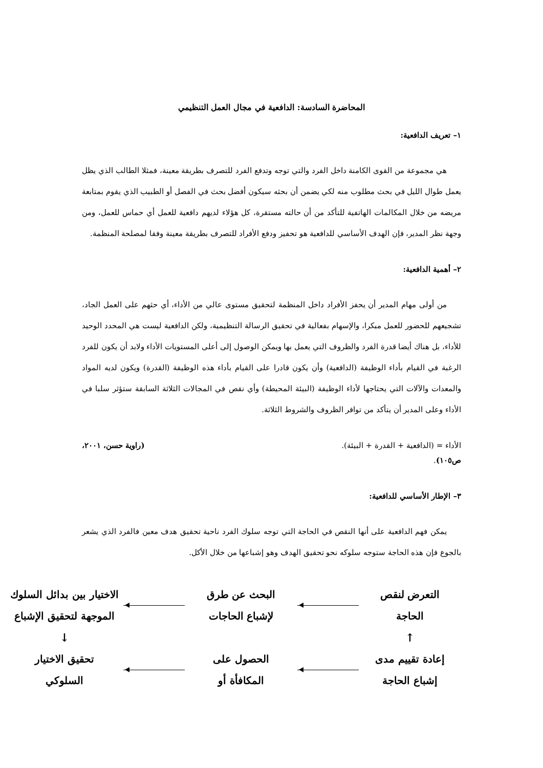المحاضرة السادسة: الدافعية في مجال العمل التنظيمي
١– تعريف الدافعية:
هي مجموعة من القوى الكامنة داخل الفرد والتي توجه وتدفع الفرد للتصرف بطريقة معينة، فمثلا الطالب الذي يظل يعمل طوال الليل في بحث مطلوب منه لكي يضمن أن بحثه سيكون أفضل بحث في الفصل أو الطبيب الذي يقوم بمتابعة مريضه من خلال المكالمات الهاتفية للتأكد من أن حالته مستقرة، كل هؤلاء لديهم دافعية للعمل أي حماس للعمل، ومن وجهة نظر المدير، فإن الهدف الأساسي للدافعية هو تحفيز ودفع الأفراد للتصرف بطريقة معينة وفقا لمصلحة المنظمة.
٢– أهمية الدافعية:
من أولى مهام المدير أن يحفز الأفراد داخل المنظمة لتحقيق مستوى عالي من الأداء، أي حثهم على العمل الجاد، تشجيعهم للحضور للعمل مبكرا، والإسهام بفعالية في تحقيق الرسالة التنظيمية، ولكن الدافعية ليست هي المحدد الوحيد للأداء، بل هناك أيضا قدرة الفرد والظروف التي يعمل بها ويمكن الوصول إلى أعلى المستويات الأداء ولابد أن يكون للفرد الرغبة في القيام بأداء الوظيفة (الدافعية) وأن يكون قادرا على القيام بأداء هذه الوظيفة (القدرة) ويكون لديه المواد والمعدات والآلات التي يحتاجها لأداء الوظيفة (البيئة المحيطة) وأي نقص في المجالات الثلاثة السابقة ستؤثر سلبا في الأداء وعلى المدير أن يتأكد من توافر الظروف والشروط الثلاثة.
الأداء = (الدافعية + القدرة + البيئة). (راوية حسن، ٢٠٠١،
ص١٠٥).
٣– الإطار الأساسي للدافعية:
يمكن فهم الدافعية على أنها النقص في الحاجة التي توجه سلوك الفرد ناحية تحقيق هدف معين فالفرد الذي يشعر بالجوع فإن هذه الحاجة ستوجه سلوكه نحو تحقيق الهدف وهو إشباعها من خلال الأكل.
التعرض لنقص
الحاجة
البحث عن طرق
لإشباع الحاجات
الاختيار بين بدائل السلوك
الموجهة لتحقيق الإشباع
↑
↓
إعادة تقييم مدى
إشباع الحاجة
الحصول على
المكافأة أو
تحقيق الاختيار
السلوكي